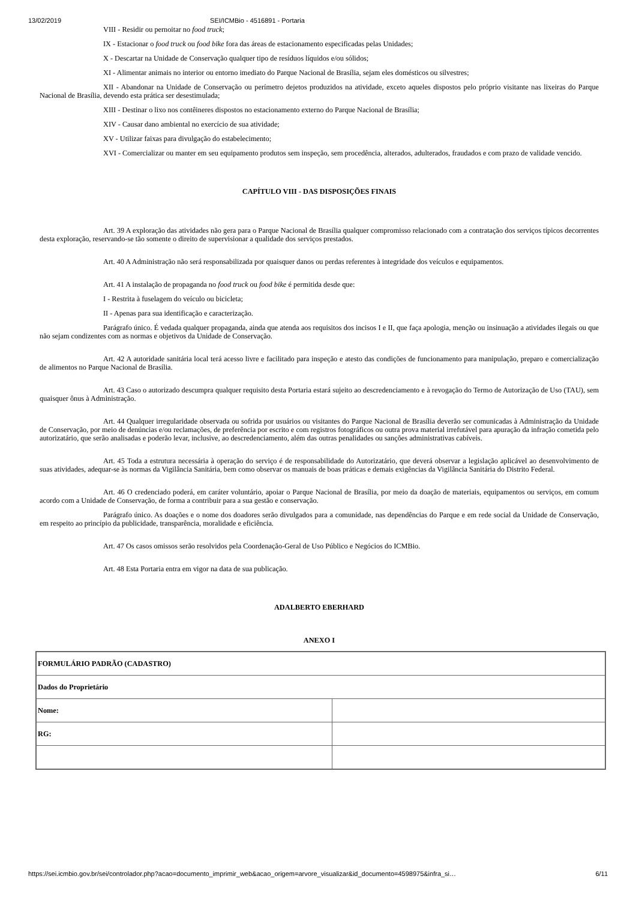13/02/2019 SEI/ICMBio - 4516891 - Portaria
VIII - Residir ou pernoitar no food truck;
IX - Estacionar o food truck ou food bike fora das áreas de estacionamento especificadas pelas Unidades;
X - Descartar na Unidade de Conservação qualquer tipo de resíduos líquidos e/ou sólidos;
XI - Alimentar animais no interior ou entorno imediato do Parque Nacional de Brasília, sejam eles domésticos ou silvestres;
XII - Abandonar na Unidade de Conservação ou perímetro dejetos produzidos na atividade, exceto aqueles dispostos pelo próprio visitante nas lixeiras do Parque Nacional de Brasília, devendo esta prática ser desestimulada;
XIII - Destinar o lixo nos contêineres dispostos no estacionamento externo do Parque Nacional de Brasília;
XIV - Causar dano ambiental no exercício de sua atividade;
XV - Utilizar faixas para divulgação do estabelecimento;
XVI - Comercializar ou manter em seu equipamento produtos sem inspeção, sem procedência, alterados, adulterados, fraudados e com prazo de validade vencido.
CAPÍTULO VIII - DAS DISPOSIÇÕES FINAIS
Art. 39 A exploração das atividades não gera para o Parque Nacional de Brasília qualquer compromisso relacionado com a contratação dos serviços típicos decorrentes desta exploração, reservando-se tão somente o direito de supervisionar a qualidade dos serviços prestados.
Art. 40 A Administração não será responsabilizada por quaisquer danos ou perdas referentes à integridade dos veículos e equipamentos.
Art. 41 A instalação de propaganda no food truck ou food bike é permitida desde que:
I - Restrita à fuselagem do veículo ou bicicleta;
II - Apenas para sua identificação e caracterização.
Parágrafo único. É vedada qualquer propaganda, ainda que atenda aos requisitos dos incisos I e II, que faça apologia, menção ou insinuação a atividades ilegais ou que não sejam condizentes com as normas e objetivos da Unidade de Conservação.
Art. 42 A autoridade sanitária local terá acesso livre e facilitado para inspeção e atesto das condições de funcionamento para manipulação, preparo e comercialização de alimentos no Parque Nacional de Brasília.
Art. 43 Caso o autorizado descumpra qualquer requisito desta Portaria estará sujeito ao descredenciamento e à revogação do Termo de Autorização de Uso (TAU), sem quaisquer ônus à Administração.
Art. 44 Qualquer irregularidade observada ou sofrida por usuários ou visitantes do Parque Nacional de Brasília deverão ser comunicadas à Administração da Unidade de Conservação, por meio de denúncias e/ou reclamações, de preferência por escrito e com registros fotográficos ou outra prova material irrefutável para apuração da infração cometida pelo autorizatário, que serão analisadas e poderão levar, inclusive, ao descredenciamento, além das outras penalidades ou sanções administrativas cabíveis.
Art. 45 Toda a estrutura necessária à operação do serviço é de responsabilidade do Autorizatário, que deverá observar a legislação aplicável ao desenvolvimento de suas atividades, adequar-se às normas da Vigilância Sanitária, bem como observar os manuais de boas práticas e demais exigências da Vigilância Sanitária do Distrito Federal.
Art. 46 O credenciado poderá, em caráter voluntário, apoiar o Parque Nacional de Brasília, por meio da doação de materiais, equipamentos ou serviços, em comum acordo com a Unidade de Conservação, de forma a contribuir para a sua gestão e conservação.
Parágrafo único. As doações e o nome dos doadores serão divulgados para a comunidade, nas dependências do Parque e em rede social da Unidade de Conservação, em respeito ao princípio da publicidade, transparência, moralidade e eficiência.
Art. 47 Os casos omissos serão resolvidos pela Coordenação-Geral de Uso Público e Negócios do ICMBio.
Art. 48 Esta Portaria entra em vigor na data de sua publicação.
ADALBERTO EBERHARD
ANEXO I
| FORMULÁRIO PADRÃO (CADASTRO) | |
| Dados do Proprietário | |
| Nome: | |
| RG: | |
https://sei.icmbio.gov.br/sei/controlador.php?acao=documento_imprimir_web&acao_origem=arvore_visualizar&id_documento=4598975&infra_si… 6/11